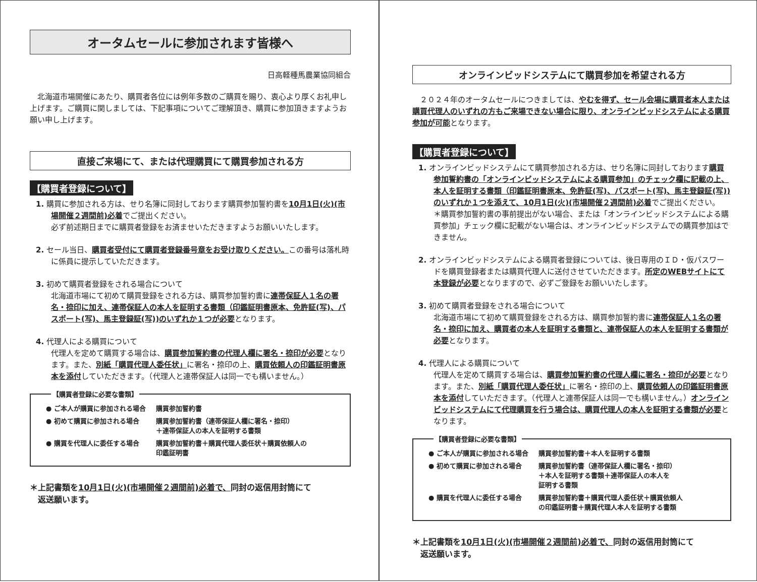オータムセールに参加されます皆様へ
日高軽種馬農業協同組合
　北海道市場開催にあたり、購買者各位には例年多数のご購買を賜り、衷心より厚くお礼申し上げます。ご購買に関しましては、下記事項についてご理解頂き、購買に参加頂きますようお願い申し上げます。
直接ご来場にて、または代理購買にて購買参加される方
【購買者登録について】
1. 購買に参加される方は、せり名簿に同封しております購買参加誓約書を10月1日(火)(市場開催２週間前)必着でご提出ください。
必ず前述期日までに購買者登録をお済ませいただきますようお願いいたします。
2. セール当日、購買者受付にて購買者登録番号章をお受け取りください。この番号は落札時に係員に提示していただきます。
3. 初めて購買者登録をされる場合について
北海道市場にて初めて購買登録をされる方は、購買参加誓約書に連帯保証人１名の署名・捺印に加え、連帯保証人の本人を証明する書類（印鑑証明書原本、免許証(写)、パスポート(写)、馬主登録証(写))のいずれか１つが必要となります。
4. 代理人による購買について
代理人を定めて購買する場合は、購買参加誓約書の代理人欄に署名・捺印が必要となります。また、別紙「購買代理人委任状」に署名・捺印の上、購買依頼人の印鑑証明書原本を添付していただきます。（代理人と連帯保証人は同一でも構いません。）
【購買者登録に必要な書類】
| ● ご本人が購買に参加される場合 | 購買参加誓約書 |
| ● 初めて購買に参加される場合 | 購買参加誓約書（連帯保証人欄に署名・捺印） ＋連帯保証人の本人を証明する書類 |
| ● 購買を代理人に委任する場合 | 購買参加誓約書＋購買代理人委任状＋購買依頼人の 印鑑証明書 |
＊上記書類を10月1日(火)(市場開催２週間前)必着で、同封の返信用封筒にて
　返送願います。
オンラインビッドシステムにて購買参加を希望される方
　２０２４年のオータムセールにつきましては、やむを得ず、セール会場に購買者本人または購買代理人のいずれの方もご来場できない場合に限り、オンラインビッドシステムによる購買参加が可能となります。
【購買者登録について】
1. オンラインビッドシステムにて購買参加される方は、せり名簿に同封しております購買参加誓約書の「オンラインビッドシステムによる購買参加」のチェック欄に記載の上、本人を証明する書類（印鑑証明書原本、免許証(写)、パスポート(写)、馬主登録証(写))のいずれか１つを添えて、10月1日(火)(市場開催２週間前)必着でご提出ください。
＊購買参加誓約書の事前提出がない場合、または「オンラインビッドシステムによる購買参加」チェック欄に記載がない場合は、オンラインビッドシステムでの購買参加はできません。
2. オンラインビッドシステムによる購買者登録については、後日専用のＩＤ・仮パスワードを購買登録者または購買代理人に送付させていただきます。所定のWEBサイトにて本登録が必要となりますので、必ずご登録をお願いいたします。
3. 初めて購買者登録をされる場合について
北海道市場にて初めて購買登録をされる方は、購買参加誓約書に連帯保証人１名の署名・捺印に加え、購買者の本人を証明する書類と、連帯保証人の本人を証明する書類が必要となります。
4. 代理人による購買について
代理人を定めて購買する場合は、購買参加誓約書の代理人欄に署名・捺印が必要となります。また、別紙「購買代理人委任状」に署名・捺印の上、購買依頼人の印鑑証明書原本を添付していただきます。（代理人と連帯保証人は同一でも構いません。）オンラインビッドシステムにて代理購買を行う場合は、購買代理人の本人を証明する書類が必要となります。
【購買者登録に必要な書類】
| ● ご本人が購買に参加される場合 | 購買参加誓約書＋本人を証明する書類 |
| ● 初めて購買に参加される場合 | 購買参加誓約書（連帯保証人欄に署名・捺印） ＋本人を証明する書類＋連帯保証人の本人を 証明する書類 |
| ● 購買を代理人に委任する場合 | 購買参加誓約書＋購買代理人委任状＋購買依頼人 の印鑑証明書＋購買代理人本人を証明する書類 |
＊上記書類を10月1日(火)(市場開催２週間前)必着で、同封の返信用封筒にて
　返送願います。